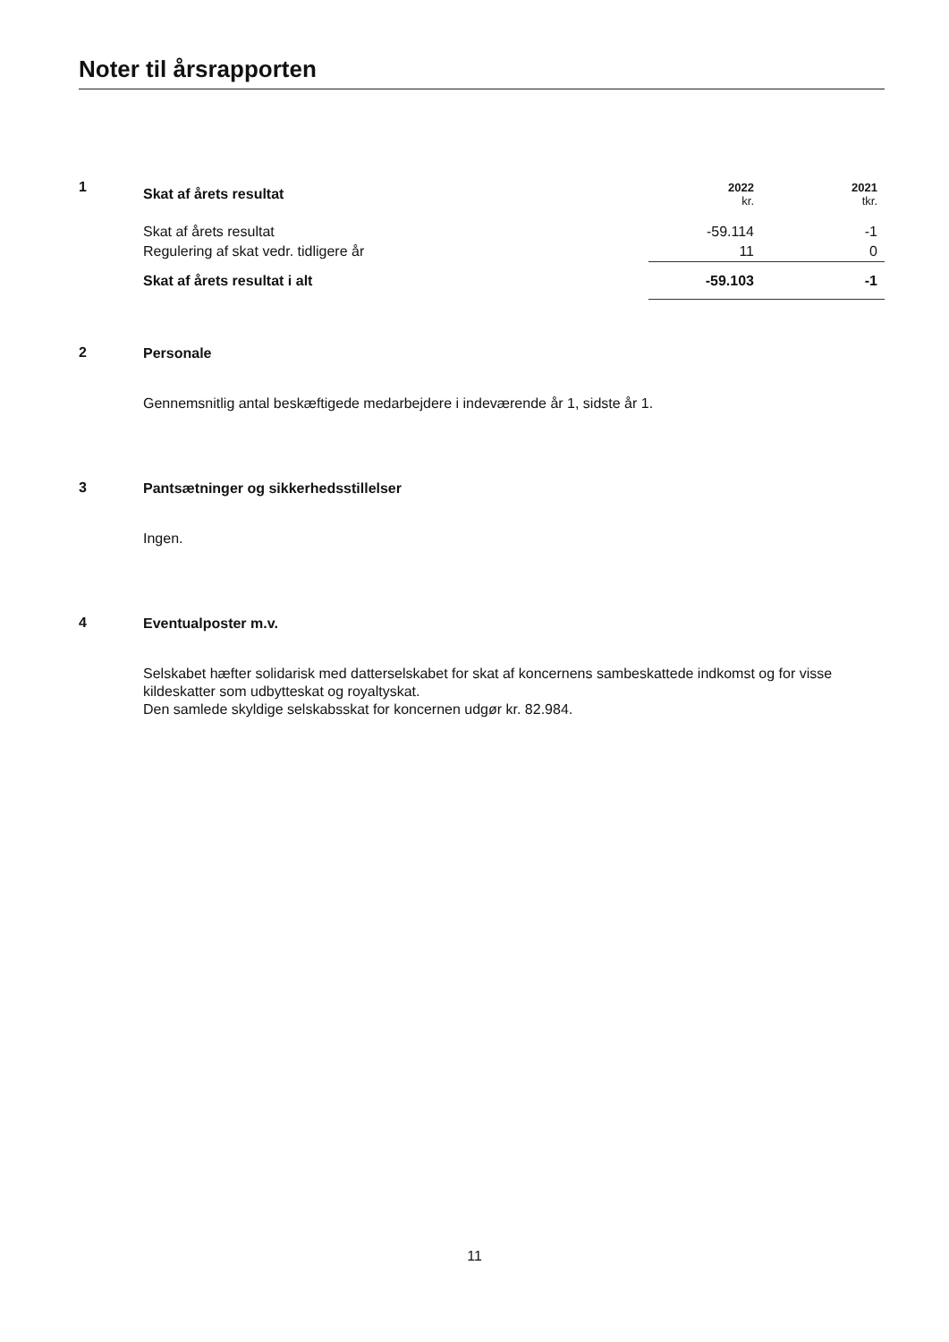Noter til årsrapporten
1
| Skat af årets resultat | 2022 kr. | 2021 tkr. |
| Skat af årets resultat | -59.114 | -1 |
| Regulering af skat vedr. tidligere år | 11 | 0 |
| Skat af årets resultat i alt | -59.103 | -1 |
2
Personale
Gennemsnitlig antal beskæftigede medarbejdere i indeværende år 1, sidste år 1.
3
Pantsætninger og sikkerhedsstillelser
Ingen.
4
Eventualposter m.v.
Selskabet hæfter solidarisk med datterselskabet for skat af koncernens sambeskattede indkomst og for visse kildeskatter som udbytteskat og royaltyskat.
Den samlede skyldige selskabsskat for koncernen udgør kr. 82.984.
11